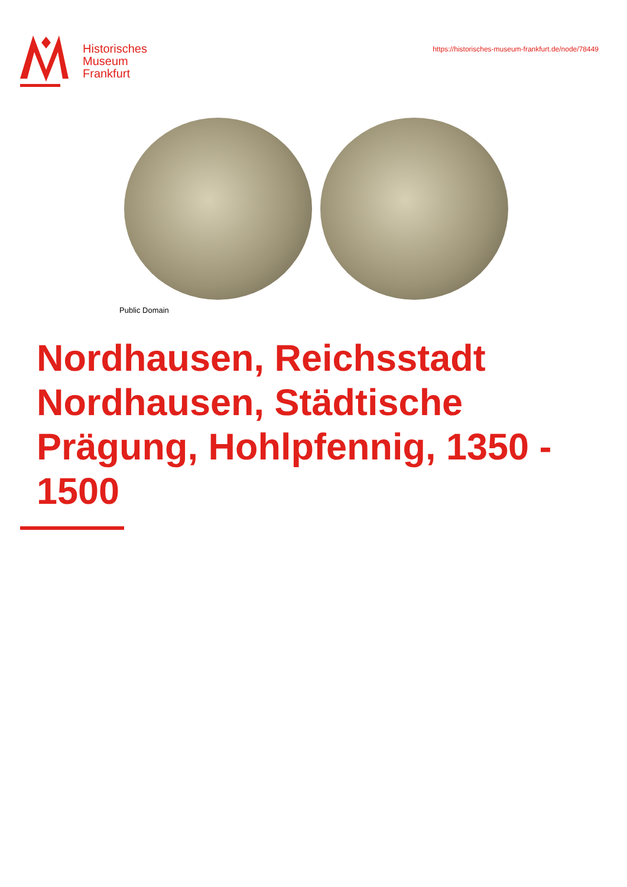Historisches
Museum
Frankfurt
https://historisches-museum-frankfurt.de/node/78449
Public Domain
Nordhausen, Reichsstadt Nordhausen, Städtische Prägung, Hohlpfennig, 1350 - 1500